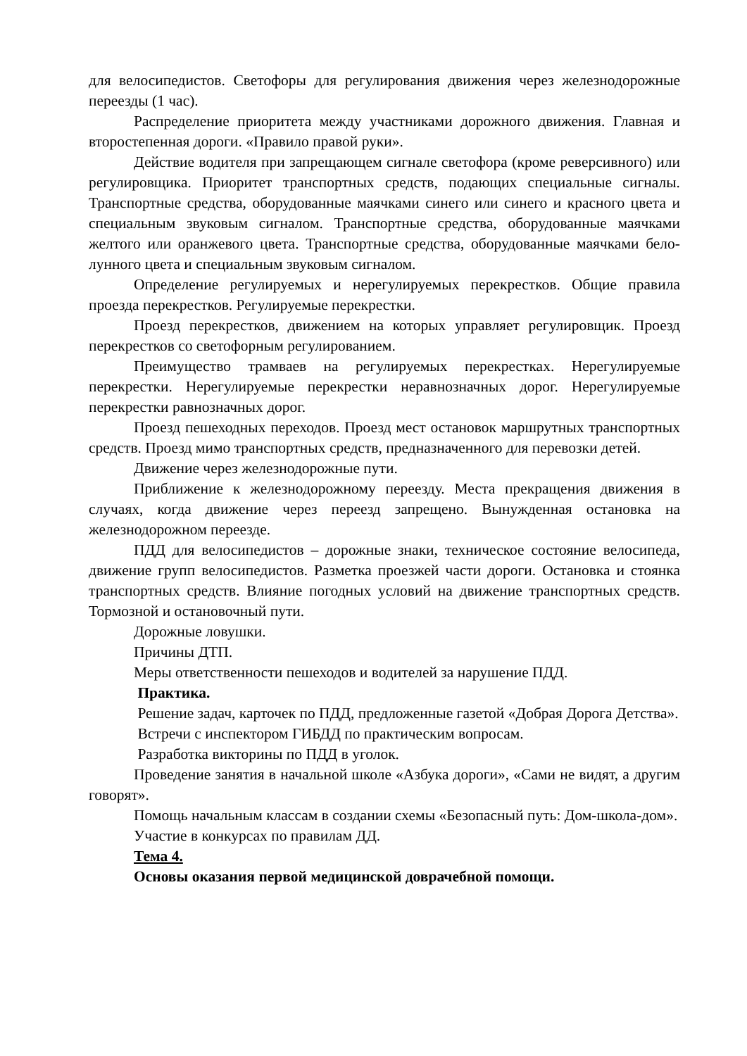для велосипедистов. Светофоры для регулирования движения через железнодорожные переезды (1 час).
Распределение приоритета между участниками дорожного движения. Главная и второстепенная дороги. «Правило правой руки».
Действие водителя при запрещающем сигнале светофора (кроме реверсивного) или регулировщика. Приоритет транспортных средств, подающих специальные сигналы. Транспортные средства, оборудованные маячками синего или синего и красного цвета и специальным звуковым сигналом. Транспортные средства, оборудованные маячками желтого или оранжевого цвета. Транспортные средства, оборудованные маячками бело-лунного цвета и специальным звуковым сигналом.
Определение регулируемых и нерегулируемых перекрестков. Общие правила проезда перекрестков. Регулируемые перекрестки.
Проезд перекрестков, движением на которых управляет регулировщик. Проезд перекрестков со светофорным регулированием.
Преимущество трамваев на регулируемых перекрестках. Нерегулируемые перекрестки. Нерегулируемые перекрестки неравнозначных дорог. Нерегулируемые перекрестки равнозначных дорог.
Проезд пешеходных переходов. Проезд мест остановок маршрутных транспортных средств. Проезд мимо транспортных средств, предназначенного для перевозки детей.
Движение через железнодорожные пути.
Приближение к железнодорожному переезду. Места прекращения движения в случаях, когда движение через переезд запрещено. Вынужденная остановка на железнодорожном переезде.
ПДД для велосипедистов – дорожные знаки, техническое состояние велосипеда, движение групп велосипедистов. Разметка проезжей части дороги. Остановка и стоянка транспортных средств. Влияние погодных условий на движение транспортных средств. Тормозной и остановочный пути.
Дорожные ловушки.
Причины ДТП.
Меры ответственности пешеходов и водителей за нарушение ПДД.
Практика.
Решение задач, карточек по ПДД, предложенные газетой «Добрая Дорога Детства».
Встречи с инспектором ГИБДД по практическим вопросам.
Разработка викторины по ПДД в уголок.
Проведение занятия в начальной школе «Азбука дороги», «Сами не видят, а другим говорят».
Помощь начальным классам в создании схемы «Безопасный путь: Дом-школа-дом».
Участие в конкурсах по правилам ДД.
Тема 4.
Основы оказания первой медицинской доврачебной помощи.